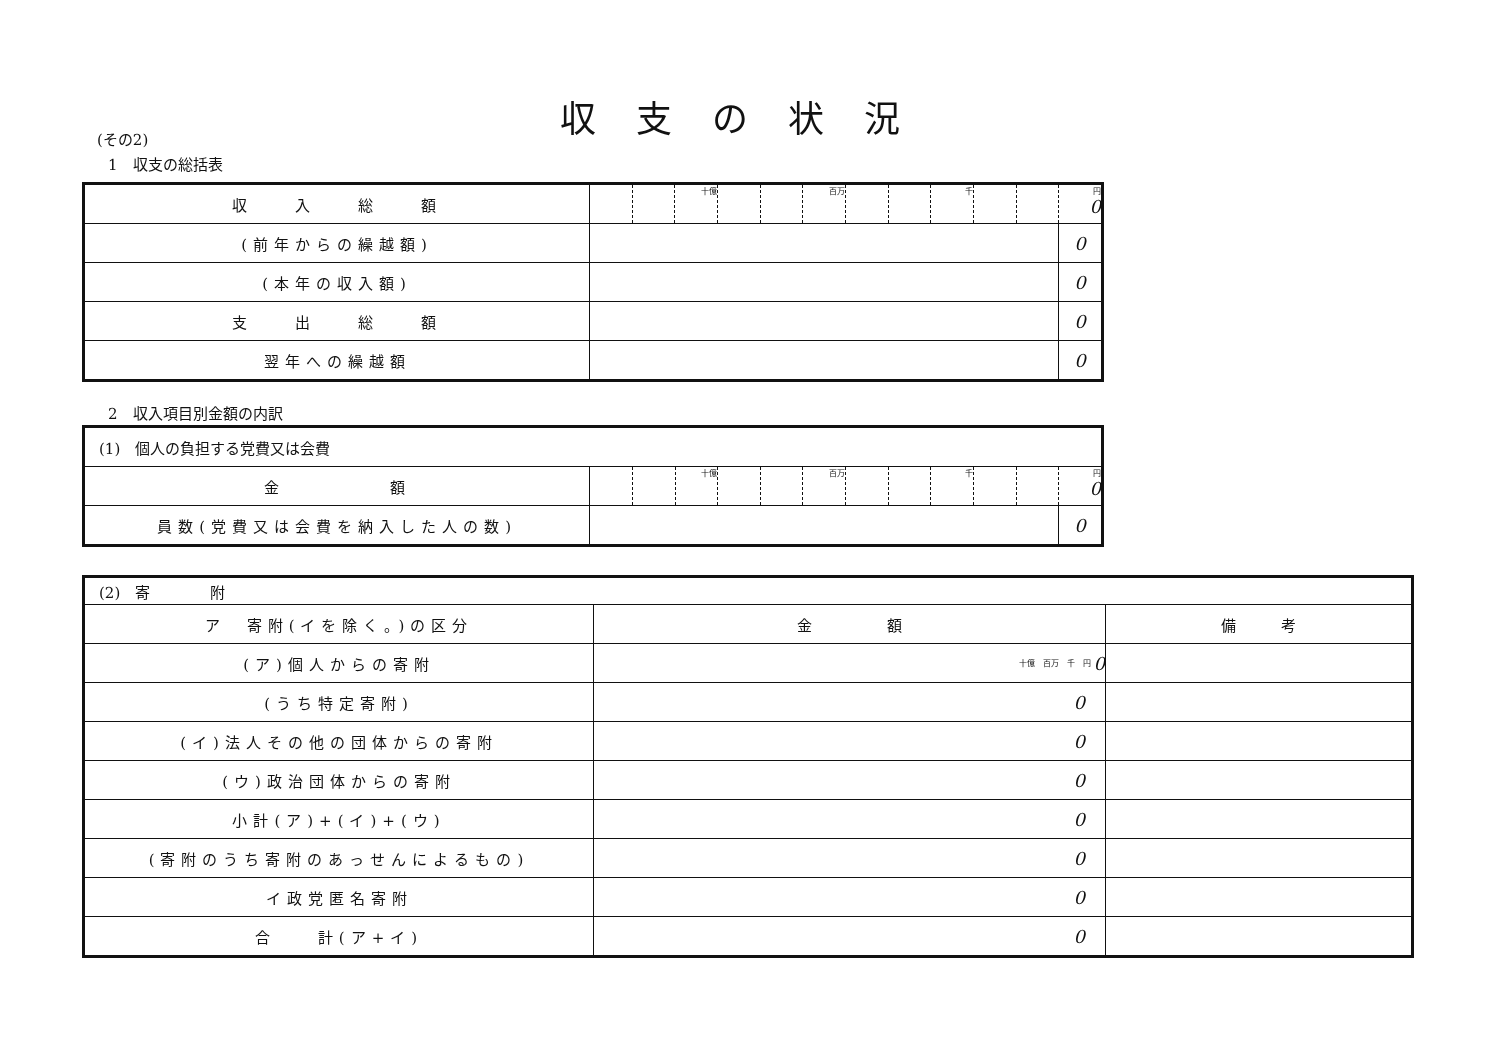収支の状況
(その2)
1　収支の総括表
| 収 入 総 額 | | | 十億 | | | 百万 | | | 千 | | | 円 0 |
| (前年からの繰越額) | | | | | | | | | | | | 0 |
| (本年の収入額) | | | | | | | | | | | | 0 |
| 支 出 総 額 | | | | | | | | | | | | 0 |
| 翌年への繰越額 | | | | | | | | | | | | 0 |
2　収入項目別金額の内訳
| (1) 個人の負担する党費又は会費 | | | | | | | | | | | | |
| 金 額 | | | 十億 | | | 百万 | | | 千 | | | 円 0 |
| 員数(党費又は会費を納入した人の数) | | | | | | | | | | | | 0 |
| (2) 寄 附 | | |
| ア 寄附(イを除く。)の区分 | 金 額 | 備 考 |
| (ア)個人からの寄附 | 十億 百万 千 円 0 | |
| (うち特定寄附) | 0 | |
| (イ)法人その他の団体からの寄附 | 0 | |
| (ウ)政治団体からの寄附 | 0 | |
| 小計(ア)+(イ)+(ウ) | 0 | |
| (寄附のうち寄附のあっせんによるもの) | 0 | |
| イ政党匿名寄附 | 0 | |
| 合 計(ア+イ) | 0 | |